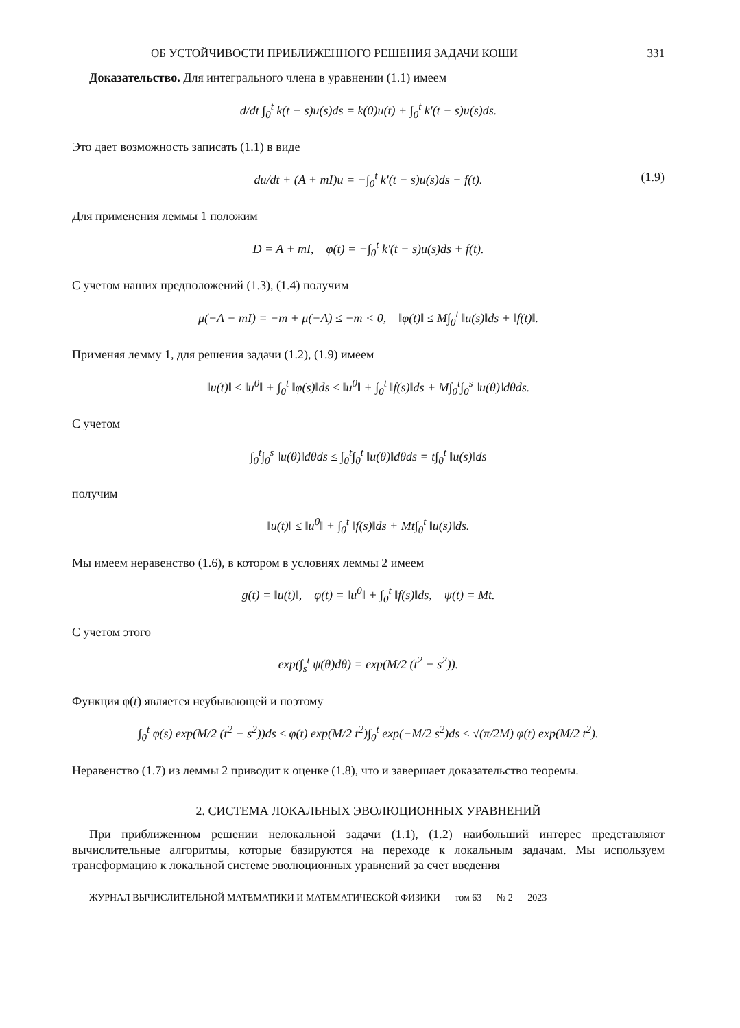ОБ УСТОЙЧИВОСТИ ПРИБЛИЖЕННОГО РЕШЕНИЯ ЗАДАЧИ КОШИ 331
Доказательство. Для интегрального члена в уравнении (1.1) имеем
d/dt ∫<sub>0</sub><sup>t</sup> k(t − s)u(s)ds = k(0)u(t) + ∫<sub>0</sub><sup>t</sup> k'(t − s)u(s)ds.
Это дает возможность записать (1.1) в виде
du/dt + (A + mI)u = −∫<sub>0</sub><sup>t</sup> k'(t − s)u(s)ds + f(t). (1.9)
Для применения леммы 1 положим
D = A + mI, φ(t) = −∫<sub>0</sub><sup>t</sup> k'(t − s)u(s)ds + f(t).
С учетом наших предположений (1.3), (1.4) получим
μ(−A − mI) = −m + μ(−A) ≤ −m < 0, ‖φ(t)‖ ≤ M∫<sub>0</sub><sup>t</sup> ‖u(s)‖ds + ‖f(t)‖.
Применяя лемму 1, для решения задачи (1.2), (1.9) имеем
‖u(t)‖ ≤ ‖u<sup>0</sup>‖ + ∫<sub>0</sub><sup>t</sup> ‖φ(s)‖ds ≤ ‖u<sup>0</sup>‖ + ∫<sub>0</sub><sup>t</sup> ‖f(s)‖ds + M∫<sub>0</sub><sup>t</sup>∫<sub>0</sub><sup>s</sup> ‖u(θ)‖dθds.
С учетом
∫<sub>0</sub><sup>t</sup>∫<sub>0</sub><sup>s</sup> ‖u(θ)‖dθds ≤ ∫<sub>0</sub><sup>t</sup>∫<sub>0</sub><sup>t</sup> ‖u(θ)‖dθds = t∫<sub>0</sub><sup>t</sup> ‖u(s)‖ds
получим
‖u(t)‖ ≤ ‖u<sup>0</sup>‖ + ∫<sub>0</sub><sup>t</sup> ‖f(s)‖ds + Mt∫<sub>0</sub><sup>t</sup> ‖u(s)‖ds.
Мы имеем неравенство (1.6), в котором в условиях леммы 2 имеем
g(t) = ‖u(t)‖, φ(t) = ‖u<sup>0</sup>‖ + ∫<sub>0</sub><sup>t</sup> ‖f(s)‖ds, ψ(t) = Mt.
С учетом этого
exp(∫<sub>s</sub><sup>t</sup> ψ(θ)dθ) = exp(M/2 (t<sup>2</sup> − s<sup>2</sup>)).
Функция φ(t) является неубывающей и поэтому
∫<sub>0</sub><sup>t</sup> φ(s) exp(M/2 (t<sup>2</sup> − s<sup>2</sup>))ds ≤ φ(t) exp(M/2 t<sup>2</sup>)∫<sub>0</sub><sup>t</sup> exp(−M/2 s<sup>2</sup>)ds ≤ √(π/2M) φ(t) exp(M/2 t<sup>2</sup>).
Неравенство (1.7) из леммы 2 приводит к оценке (1.8), что и завершает доказательство теоремы.
2. СИСТЕМА ЛОКАЛЬНЫХ ЭВОЛЮЦИОННЫХ УРАВНЕНИЙ
При приближенном решении нелокальной задачи (1.1), (1.2) наибольший интерес представляют вычислительные алгоритмы, которые базируются на переходе к локальным задачам. Мы используем трансформацию к локальной системе эволюционных уравнений за счет введения
ЖУРНАЛ ВЫЧИСЛИТЕЛЬНОЙ МАТЕМАТИКИ И МАТЕМАТИЧЕСКОЙ ФИЗИКИ том 63 № 2 2023